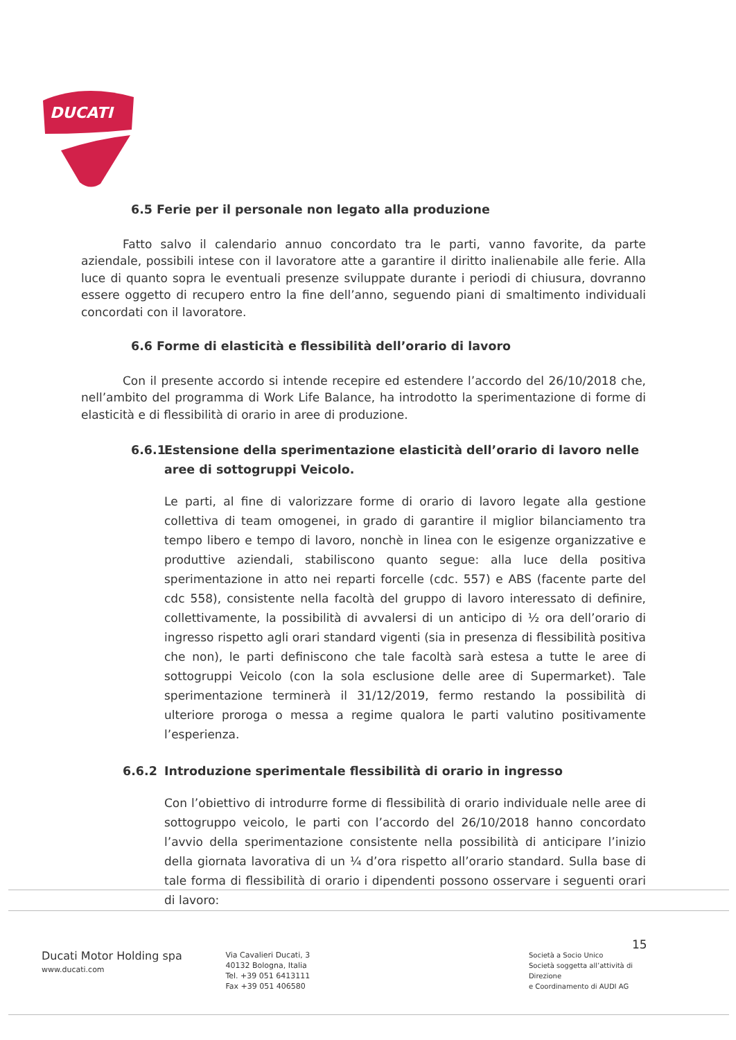DUCATI
6.5 Ferie per il personale non legato alla produzione
Fatto salvo il calendario annuo concordato tra le parti, vanno favorite, da parte aziendale, possibili intese con il lavoratore atte a garantire il diritto inalienabile alle ferie. Alla luce di quanto sopra le eventuali presenze sviluppate durante i periodi di chiusura, dovranno essere oggetto di recupero entro la fine dell’anno, seguendo piani di smaltimento individuali concordati con il lavoratore.
6.6 Forme di elasticità e flessibilità dell’orario di lavoro
Con il presente accordo si intende recepire ed estendere l’accordo del 26/10/2018 che, nell’ambito del programma di Work Life Balance, ha introdotto la sperimentazione di forme di elasticità e di flessibilità di orario in aree di produzione.
6.6.1 Estensione della sperimentazione elasticità dell’orario di lavoro nelle aree di sottogruppi Veicolo.
Le parti, al fine di valorizzare forme di orario di lavoro legate alla gestione collettiva di team omogenei, in grado di garantire il miglior bilanciamento tra tempo libero e tempo di lavoro, nonchè in linea con le esigenze organizzative e produttive aziendali, stabiliscono quanto segue: alla luce della positiva sperimentazione in atto nei reparti forcelle (cdc. 557) e ABS (facente parte del cdc 558), consistente nella facoltà del gruppo di lavoro interessato di definire, collettivamente, la possibilità di avvalersi di un anticipo di ½ ora dell’orario di ingresso rispetto agli orari standard vigenti (sia in presenza di flessibilità positiva che non), le parti definiscono che tale facoltà sarà estesa a tutte le aree di sottogruppi Veicolo (con la sola esclusione delle aree di Supermarket). Tale sperimentazione terminerà il 31/12/2019, fermo restando la possibilità di ulteriore proroga o messa a regime qualora le parti valutino positivamente l’esperienza.
6.6.2 Introduzione sperimentale flessibilità di orario in ingresso
Con l’obiettivo di introdurre forme di flessibilità di orario individuale nelle aree di sottogruppo veicolo, le parti con l’accordo del 26/10/2018 hanno concordato l’avvio della sperimentazione consistente nella possibilità di anticipare l’inizio della giornata lavorativa di un ¼ d’ora rispetto all’orario standard. Sulla base di tale forma di flessibilità di orario i dipendenti possono osservare i seguenti orari di lavoro:
15
Ducati Motor Holding spa
www.ducati.com
Via Cavalieri Ducati, 3
40132 Bologna, Italia
Tel. +39 051 6413111
Fax +39 051 406580
Società a Socio Unico
Società soggetta all’attività di Direzione
e Coordinamento di AUDI AG